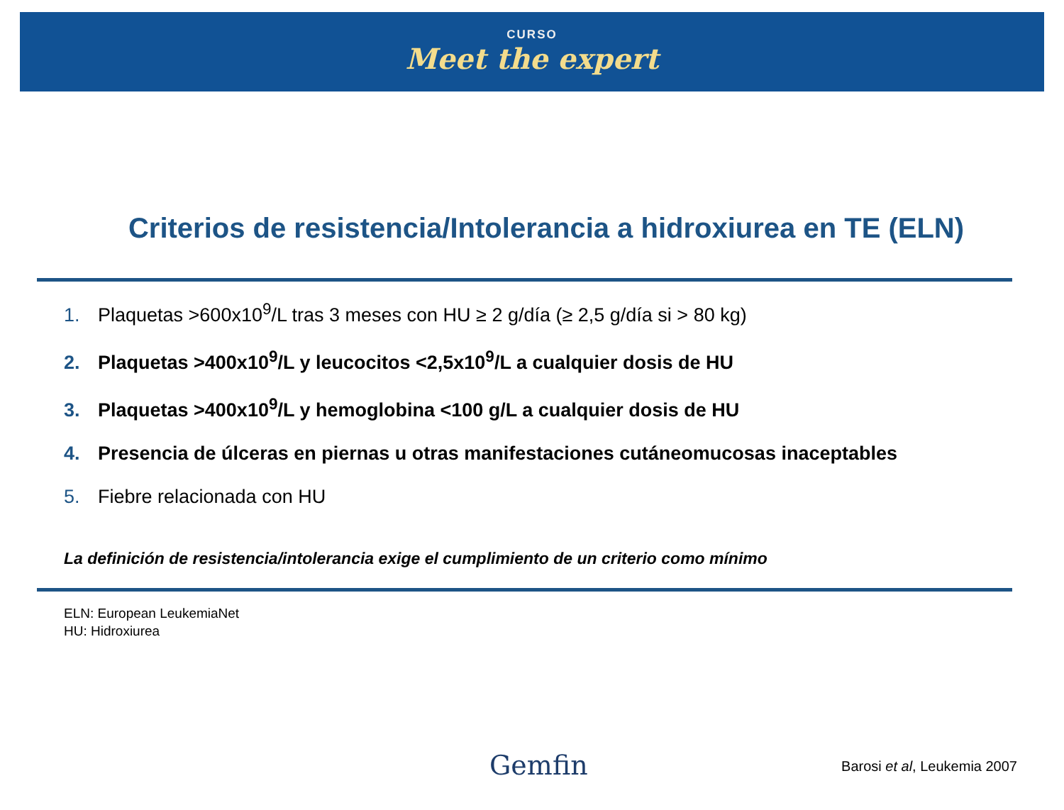CURSO
Meet the expert
Criterios de resistencia/Intolerancia a hidroxiurea en TE (ELN)
1. Plaquetas >600x10<sup>9</sup>/L tras 3 meses con HU ≥ 2 g/día (≥ 2,5 g/día si > 80 kg)
2. Plaquetas >400x10<sup>9</sup>/L y leucocitos <2,5x10<sup>9</sup>/L a cualquier dosis de HU
3. Plaquetas >400x10<sup>9</sup>/L y hemoglobina <100 g/L a cualquier dosis de HU
4. Presencia de úlceras en piernas u otras manifestaciones cutáneomucosas inaceptables
5. Fiebre relacionada con HU
La definición de resistencia/intolerancia exige el cumplimiento de un criterio como mínimo
ELN: European LeukemiaNet
HU: Hidroxiurea
Gemfin Barosi et al, Leukemia 2007